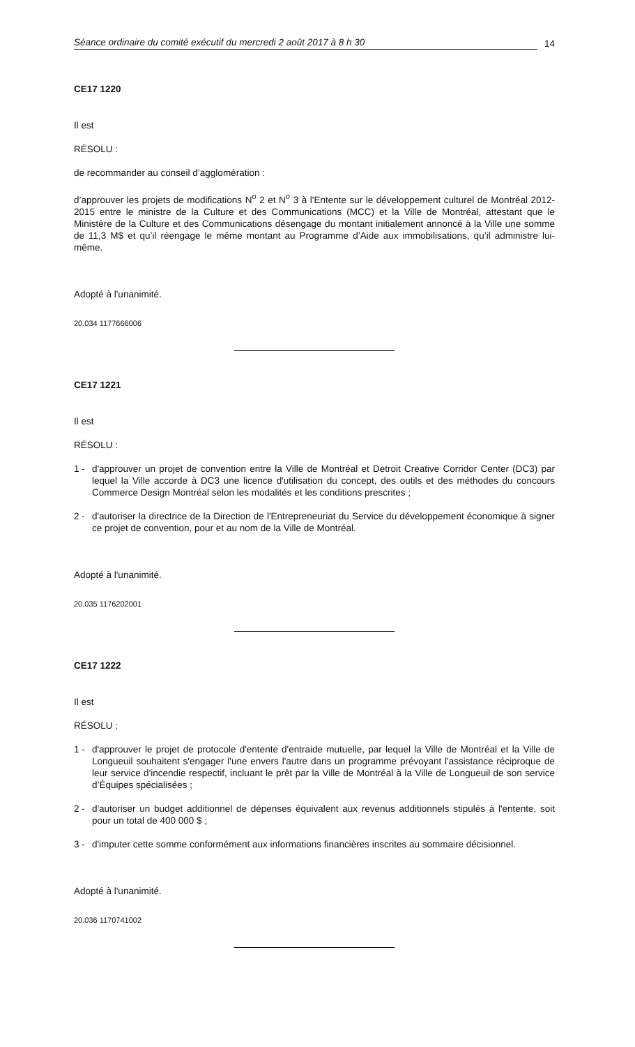Séance ordinaire du comité exécutif du mercredi 2 août 2017 à 8 h 30
14
CE17 1220
Il est
RÉSOLU :
de recommander au conseil d’agglomération :
d’approuver les projets de modifications N<sup>o</sup> 2 et N<sup>o</sup> 3 à l'Entente sur le développement culturel de Montréal 2012-2015 entre le ministre de la Culture et des Communications (MCC) et la Ville de Montréal, attestant que le Ministère de la Culture et des Communications désengage du montant initialement annoncé à la Ville une somme de 11,3 M$ et qu’il réengage le même montant au Programme d’Aide aux immobilisations, qu’il administre lui-même.
Adopté à l'unanimité.
20.034 1177666006
CE17 1221
Il est
RÉSOLU :
1 - d'approuver un projet de convention entre la Ville de Montréal et Detroit Creative Corridor Center (DC3) par lequel la Ville accorde à DC3 une licence d'utilisation du concept, des outils et des méthodes du concours Commerce Design Montréal selon les modalités et les conditions prescrites ;
2 - d'autoriser la directrice de la Direction de l'Entrepreneuriat du Service du développement économique à signer ce projet de convention, pour et au nom de la Ville de Montréal.
Adopté à l'unanimité.
20.035 1176202001
CE17 1222
Il est
RÉSOLU :
1 - d'approuver le projet de protocole d'entente d'entraide mutuelle, par lequel la Ville de Montréal et la Ville de Longueuil souhaitent s'engager l'une envers l'autre dans un programme prévoyant l'assistance réciproque de leur service d'incendie respectif, incluant le prêt par la Ville de Montréal à la Ville de Longueuil de son service d’Équipes spécialisées ;
2 - d'autoriser un budget additionnel de dépenses équivalent aux revenus additionnels stipulés à l'entente, soit pour un total de 400 000 $ ;
3 - d'imputer cette somme conformément aux informations financières inscrites au sommaire décisionnel.
Adopté à l'unanimité.
20.036 1170741002